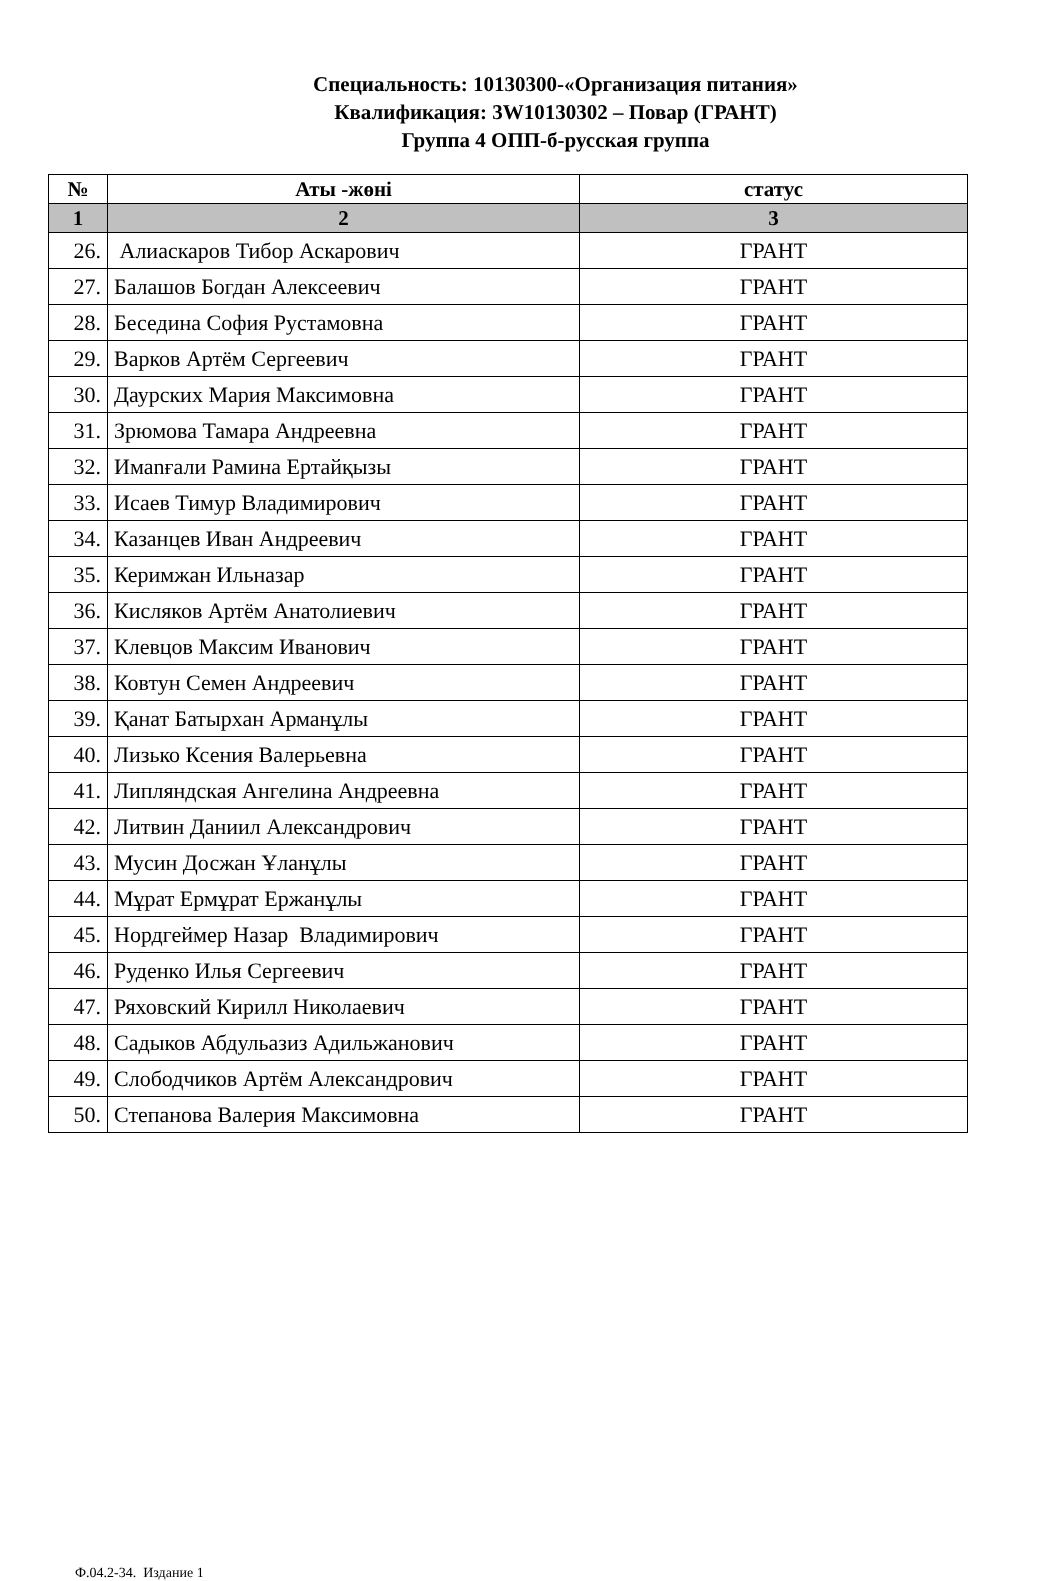Специальность: 10130300-«Организация питания»
Квалификация: 3W10130302 – Повар (ГРАНТ)
Группа 4 ОПП-б-русская группа
| № | Аты -жөні | статус |
| --- | --- | --- |
| 1 | 2 | 3 |
| 26. | Алиаскаров Тибор Аскарович | ГРАНТ |
| 27. | Балашов Богдан Алексеевич | ГРАНТ |
| 28. | Беседина София Рустамовна | ГРАНТ |
| 29. | Варков Артём Сергеевич | ГРАНТ |
| 30. | Даурских Мария Максимовна | ГРАНТ |
| 31. | Зрюмова Тамара Андреевна | ГРАНТ |
| 32. | Имanғали Рамина Ертайқызы | ГРАНТ |
| 33. | Исаев Тимур Владимирович | ГРАНТ |
| 34. | Казанцев Иван Андреевич | ГРАНТ |
| 35. | Керимжан Ильназар | ГРАНТ |
| 36. | Кисляков Артём Анатолиевич | ГРАНТ |
| 37. | Клевцов Максим Иванович | ГРАНТ |
| 38. | Ковтун Семен Андреевич | ГРАНТ |
| 39. | Қанат Батырхан Арманұлы | ГРАНТ |
| 40. | Лизько Ксения Валерьевна | ГРАНТ |
| 41. | Липляндская Ангелина Андреевна | ГРАНТ |
| 42. | Литвин Даниил Александрович | ГРАНТ |
| 43. | Мусин Досжан Ұланұлы | ГРАНТ |
| 44. | Мұрат Ермұрат Ержанұлы | ГРАНТ |
| 45. | Нордгеймер Назар Владимирович | ГРАНТ |
| 46. | Руденко Илья Сергеевич | ГРАНТ |
| 47. | Ряховский Кирилл Николаевич | ГРАНТ |
| 48. | Садыков Абдульазиз Адильжанович | ГРАНТ |
| 49. | Слободчиков Артём Александрович | ГРАНТ |
| 50. | Степанова Валерия Максимовна | ГРАНТ |
Ф.04.2-34. Издание 1